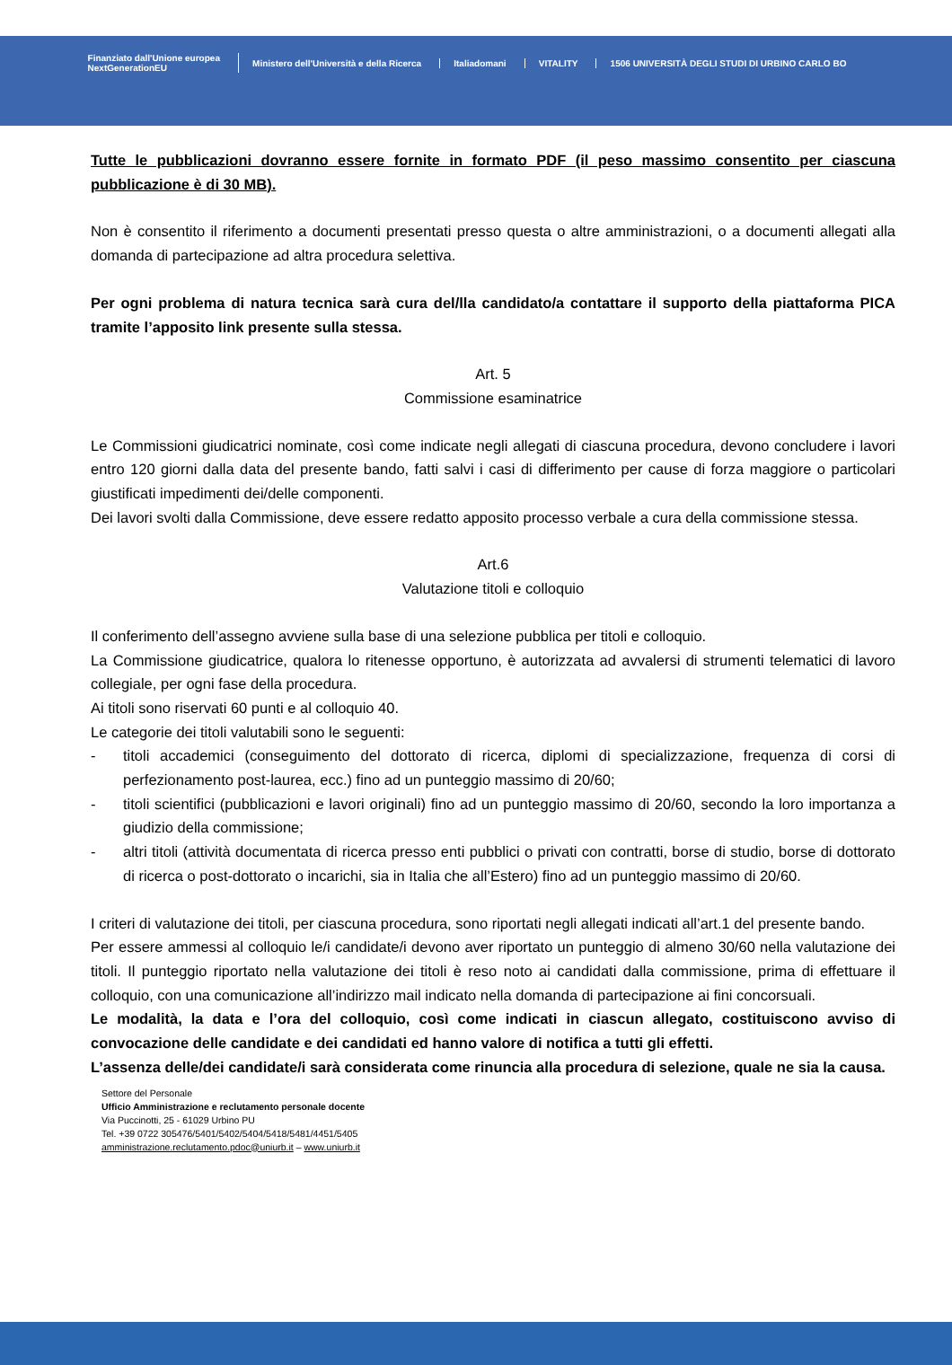Finanziato dall'Unione europea
NextGenerationEU
Ministero dell'Università e della Ricerca
Italiadomani VITALITY
1506 UNIVERSITÀ DEGLI STUDI DI URBINO CARLO BO
Tutte le pubblicazioni dovranno essere fornite in formato PDF (il peso massimo consentito per ciascuna pubblicazione è di 30 MB).
Non è consentito il riferimento a documenti presentati presso questa o altre amministrazioni, o a documenti allegati alla domanda di partecipazione ad altra procedura selettiva.
Per ogni problema di natura tecnica sarà cura del/lla candidato/a contattare il supporto della piattaforma PICA tramite l’apposito link presente sulla stessa.
Art. 5
Commissione esaminatrice
Le Commissioni giudicatrici nominate, così come indicate negli allegati di ciascuna procedura, devono concludere i lavori entro 120 giorni dalla data del presente bando, fatti salvi i casi di differimento per cause di forza maggiore o particolari giustificati impedimenti dei/delle componenti.
Dei lavori svolti dalla Commissione, deve essere redatto apposito processo verbale a cura della commissione stessa.
Art.6
Valutazione titoli e colloquio
Il conferimento dell’assegno avviene sulla base di una selezione pubblica per titoli e colloquio.
La Commissione giudicatrice, qualora lo ritenesse opportuno, è autorizzata ad avvalersi di strumenti telematici di lavoro collegiale, per ogni fase della procedura.
Ai titoli sono riservati 60 punti e al colloquio 40.
Le categorie dei titoli valutabili sono le seguenti:
- titoli accademici (conseguimento del dottorato di ricerca, diplomi di specializzazione, frequenza di corsi di perfezionamento post-laurea, ecc.) fino ad un punteggio massimo di 20/60;
- titoli scientifici (pubblicazioni e lavori originali) fino ad un punteggio massimo di 20/60, secondo la loro importanza a giudizio della commissione;
- altri titoli (attività documentata di ricerca presso enti pubblici o privati con contratti, borse di studio, borse di dottorato di ricerca o post-dottorato o incarichi, sia in Italia che all’Estero) fino ad un punteggio massimo di 20/60.
I criteri di valutazione dei titoli, per ciascuna procedura, sono riportati negli allegati indicati all’art.1 del presente bando.
Per essere ammessi al colloquio le/i candidate/i devono aver riportato un punteggio di almeno 30/60 nella valutazione dei titoli. Il punteggio riportato nella valutazione dei titoli è reso noto ai candidati dalla commissione, prima di effettuare il colloquio, con una comunicazione all’indirizzo mail indicato nella domanda di partecipazione ai fini concorsuali.
Le modalità, la data e l’ora del colloquio, così come indicati in ciascun allegato, costituiscono avviso di convocazione delle candidate e dei candidati ed hanno valore di notifica a tutti gli effetti.
L’assenza delle/dei candidate/i sarà considerata come rinuncia alla procedura di selezione, quale ne sia la causa.
Settore del Personale
Ufficio Amministrazione e reclutamento personale docente
Via Puccinotti, 25 - 61029 Urbino PU
Tel. +39 0722 305476/5401/5402/5404/5418/5481/4451/5405
amministrazione.reclutamento.pdoc@uniurb.it – www.uniurb.it